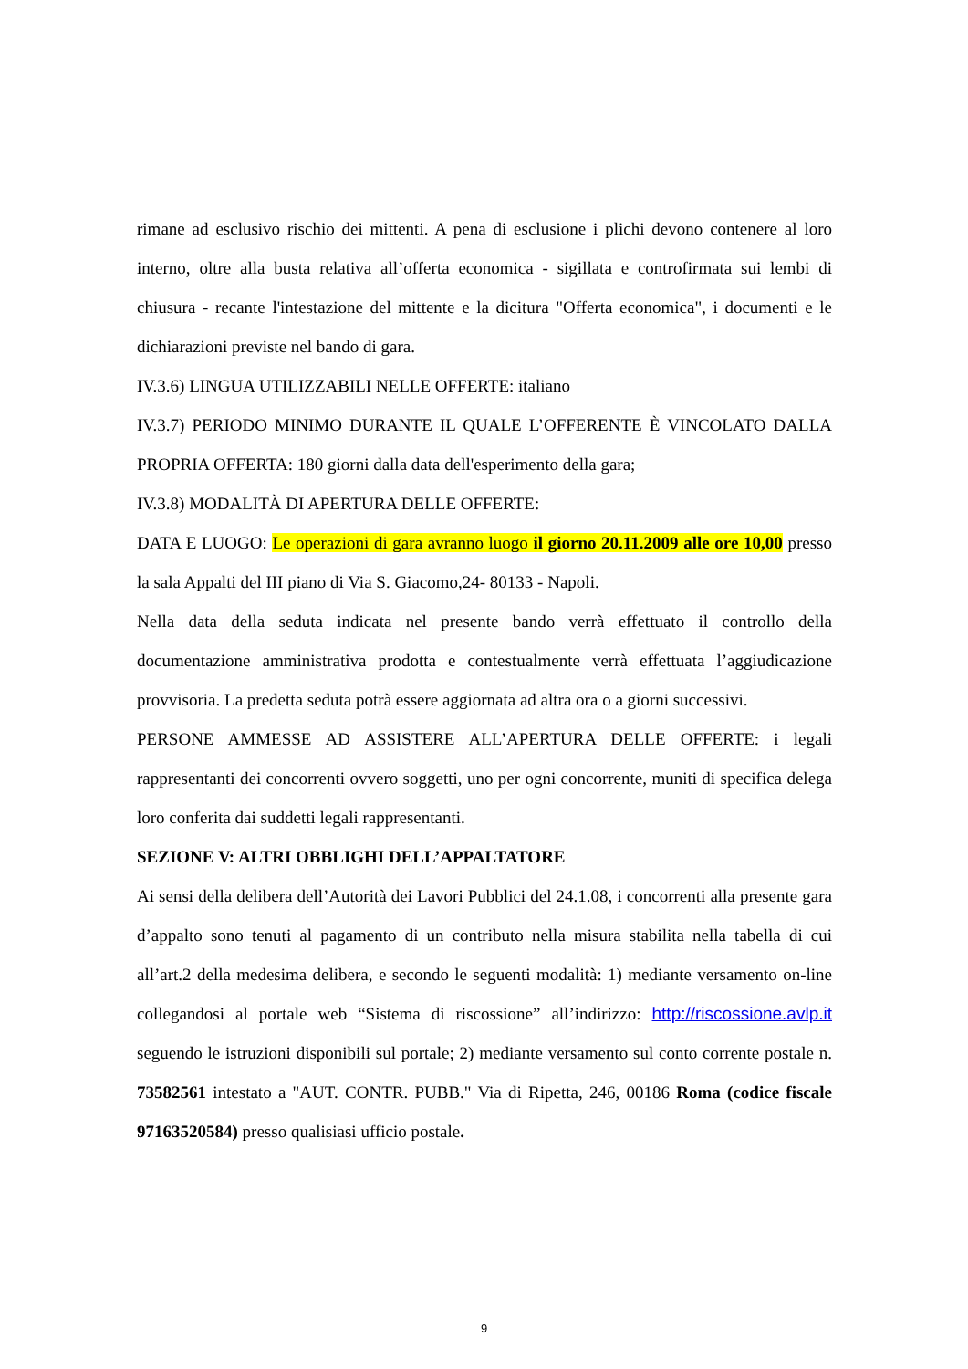rimane ad esclusivo rischio dei mittenti. A pena di esclusione i plichi devono contenere al loro interno, oltre alla busta relativa all’offerta economica - sigillata e controfirmata sui lembi di chiusura - recante l'intestazione del mittente e la dicitura "Offerta economica", i documenti e le dichiarazioni previste nel bando di gara.
IV.3.6) LINGUA UTILIZZABILI NELLE OFFERTE: italiano
IV.3.7) PERIODO MINIMO DURANTE IL QUALE L’OFFERENTE È VINCOLATO DALLA PROPRIA OFFERTA: 180 giorni dalla data dell'esperimento della gara;
IV.3.8) MODALITÀ DI APERTURA DELLE OFFERTE:
DATA E LUOGO: Le operazioni di gara avranno luogo il giorno 20.11.2009 alle ore 10,00 presso la sala Appalti del III piano di Via S. Giacomo,24- 80133 - Napoli.
Nella data della seduta indicata nel presente bando verrà effettuato il controllo della documentazione amministrativa prodotta e contestualmente verrà effettuata l’aggiudicazione provvisoria. La predetta seduta potrà essere aggiornata ad altra ora o a giorni successivi.
PERSONE AMMESSE AD ASSISTERE ALL’APERTURA DELLE OFFERTE: i legali rappresentanti dei concorrenti ovvero soggetti, uno per ogni concorrente, muniti di specifica delega loro conferita dai suddetti legali rappresentanti.
SEZIONE V: ALTRI OBBLIGHI DELL’APPALTATORE
Ai sensi della delibera dell’Autorità dei Lavori Pubblici del 24.1.08, i concorrenti alla presente gara d’appalto sono tenuti al pagamento di un contributo nella misura stabilita nella tabella di cui all’art.2 della medesima delibera, e secondo le seguenti modalità: 1) mediante versamento on-line collegandosi al portale web “Sistema di riscossione” all’indirizzo: http://riscossione.avlp.it seguendo le istruzioni disponibili sul portale; 2) mediante versamento sul conto corrente postale n. 73582561 intestato a "AUT. CONTR. PUBB." Via di Ripetta, 246, 00186 Roma (codice fiscale 97163520584) presso qualisiasi ufficio postale.
9